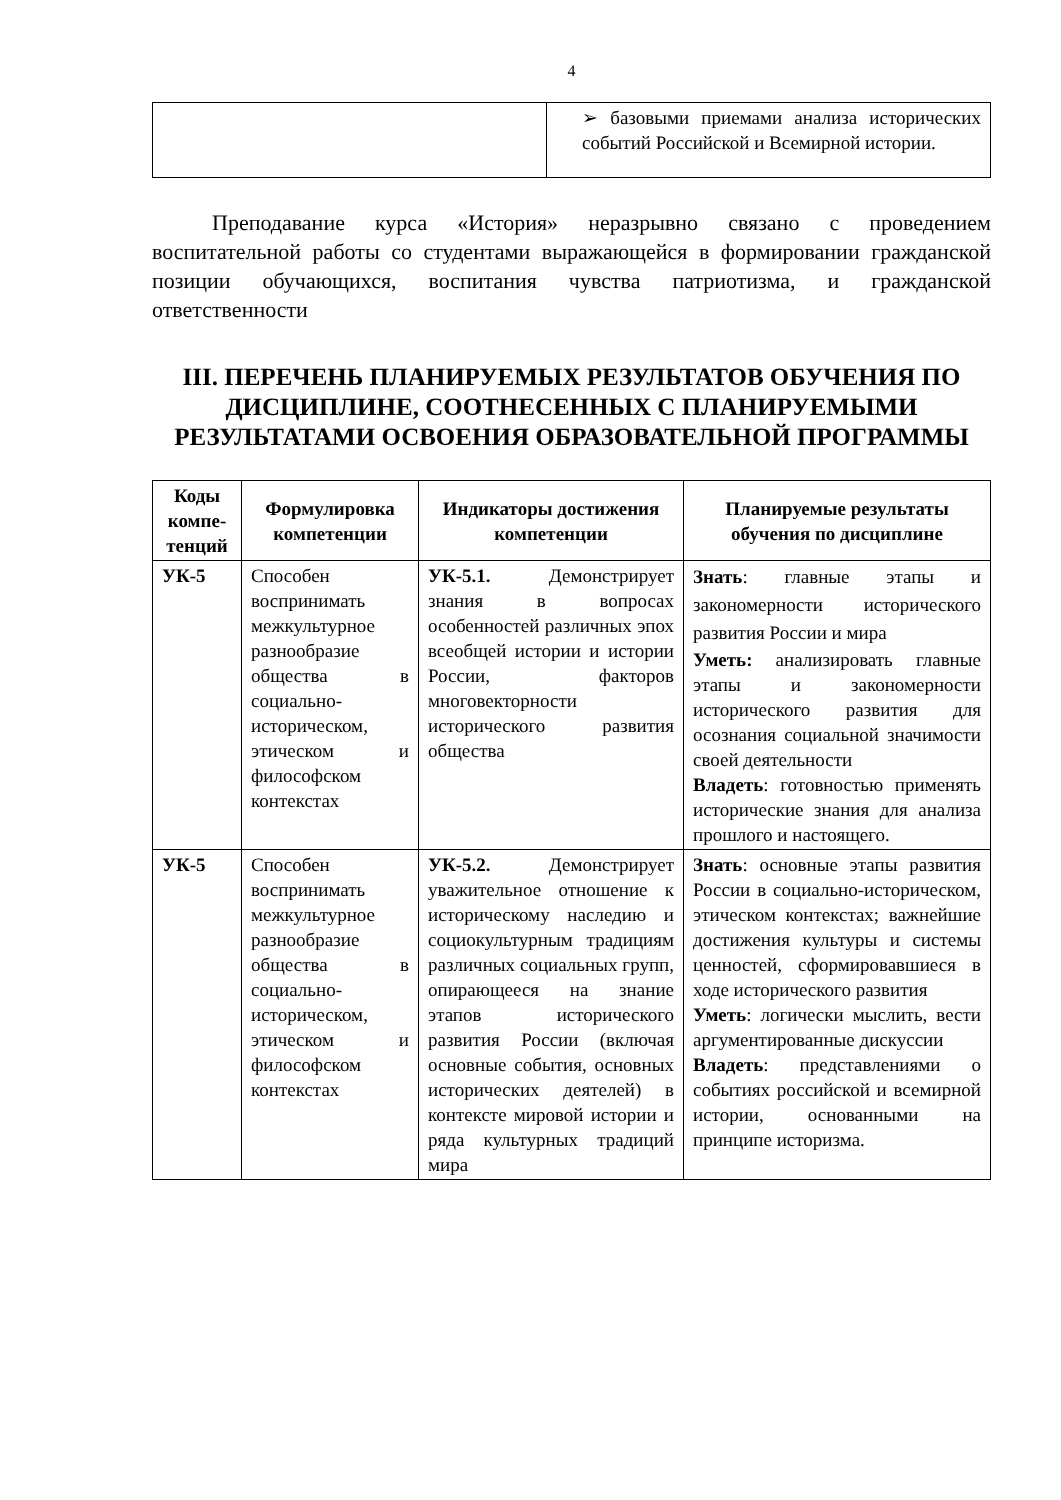4
| | ➢ базовыми приемами анализа исторических событий Российской и Всемирной истории. |
Преподавание курса «История» неразрывно связано с проведением воспитательной работы со студентами выражающейся в формировании гражданской позиции обучающихся, воспитания чувства патриотизма, и гражданской ответственности
III. ПЕРЕЧЕНЬ ПЛАНИРУЕМЫХ РЕЗУЛЬТАТОВ ОБУЧЕНИЯ ПО ДИСЦИПЛИНЕ, СООТНЕСЕННЫХ С ПЛАНИРУЕМЫМИ РЕЗУЛЬТАТАМИ ОСВОЕНИЯ ОБРАЗОВАТЕЛЬНОЙ ПРОГРАММЫ
| Коды компе-тенций | Формулировка компетенции | Индикаторы достижения компетенции | Планируемые результаты обучения по дисциплине |
| --- | --- | --- | --- |
| УК-5 | Способен воспринимать межкультурное разнообразие общества в социально-историческом, этическом и философском контекстах | УК-5.1. Демонстрирует знания в вопросах особенностей различных эпох всеобщей истории и истории России, факторов многовекторности исторического развития общества | Знать : главные этапы и закономерности исторического развития России и мира Уметь: анализировать главные этапы и закономерности исторического развития для осознания социальной значимости своей деятельности Владеть : готовностью применять исторические знания для анализа прошлого и настоящего. |
| УК-5 | Способен воспринимать межкультурное разнообразие общества в социально-историческом, этическом и философском контекстах | УК-5.2. Демонстрирует уважительное отношение к историческому наследию и социокультурным традициям различных социальных групп, опирающееся на знание этапов исторического развития России (включая основные события, основных исторических деятелей) в контексте мировой истории и ряда культурных традиций мира | Знать : основные этапы развития России в социально-историческом, этическом контекстах; важнейшие достижения культуры и системы ценностей, сформировавшиеся в ходе исторического развития Уметь : логически мыслить, вести аргументированные дискуссии Владеть : представлениями о событиях российской и всемирной истории, основанными на принципе историзма. |